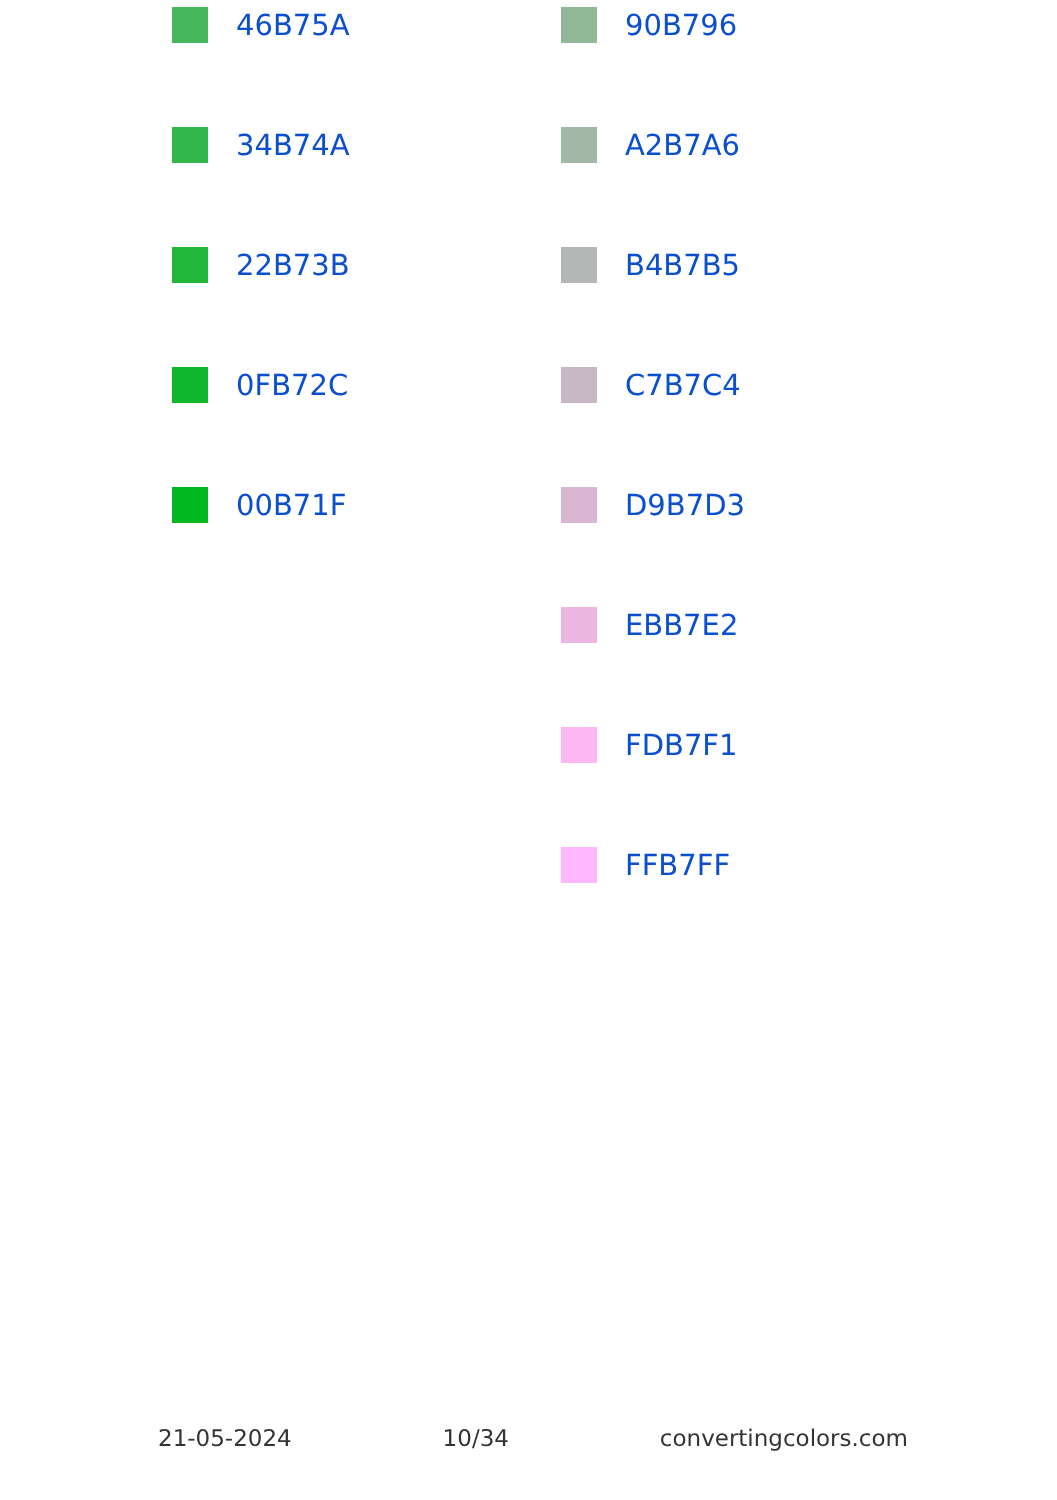46B75A
34B74A
22B73B
0FB72C
00B71F
90B796
A2B7A6
B4B7B5
C7B7C4
D9B7D3
EBB7E2
FDB7F1
FFB7FF
21-05-2024 10/34 convertingcolors.com